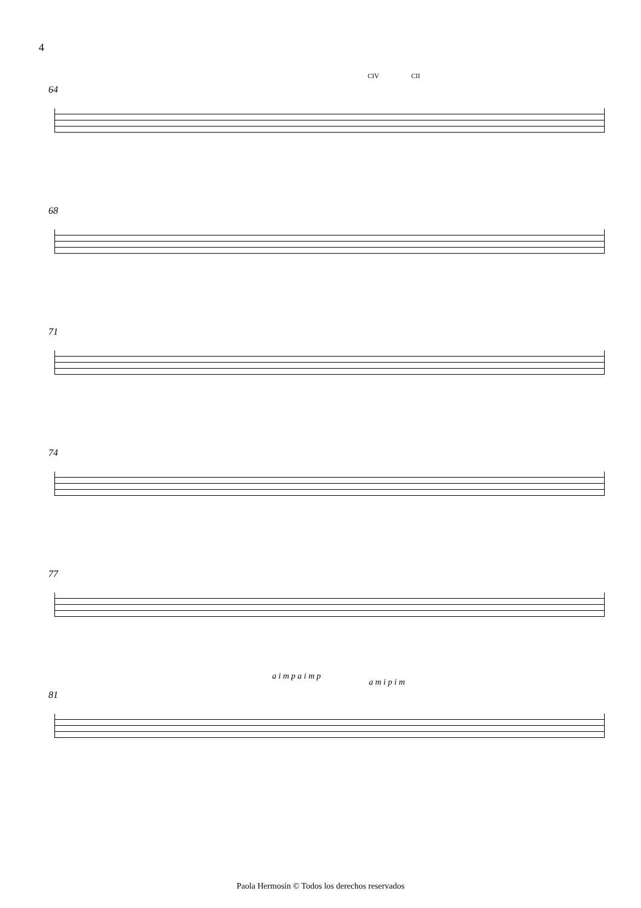4
64 CIV CII
68
71
74
77
81
a i m p a i m p
a m i p i m
Paola Hermosín © Todos los derechos reservados